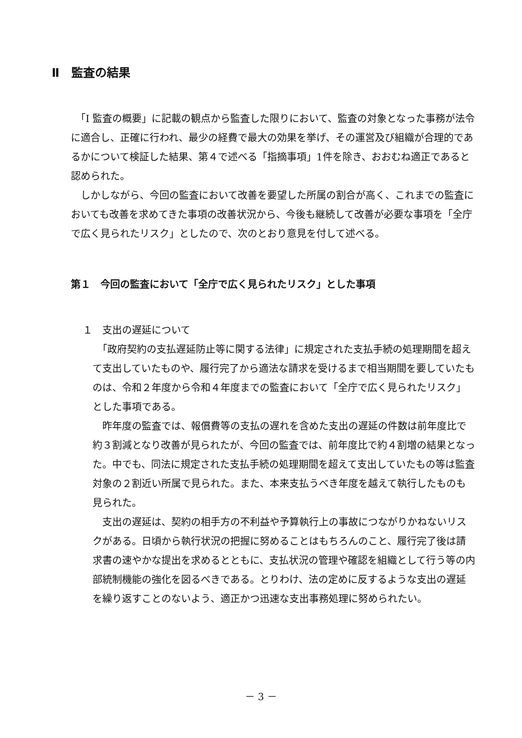Ⅱ　監査の結果
　「Ⅰ 監査の概要」に記載の観点から監査した限りにおいて、監査の対象となった事務が法令に適合し、正確に行われ、最少の経費で最大の効果を挙げ、その運営及び組織が合理的であるかについて検証した結果、第４で述べる「指摘事項」1件を除き、おおむね適正であると認められた。
　しかしながら、今回の監査において改善を要望した所属の割合が高く、これまでの監査においても改善を求めてきた事項の改善状況から、今後も継続して改善が必要な事項を「全庁で広く見られたリスク」としたので、次のとおり意見を付して述べる。
第１　今回の監査において「全庁で広く見られたリスク」とした事項
１　支出の遅延について
　「政府契約の支払遅延防止等に関する法律」に規定された支払手続の処理期間を超えて支出していたものや、履行完了から適法な請求を受けるまで相当期間を要していたものは、令和２年度から令和４年度までの監査において「全庁で広く見られたリスク」とした事項である。
　昨年度の監査では、報償費等の支払の遅れを含めた支出の遅延の件数は前年度比で約３割減となり改善が見られたが、今回の監査では、前年度比で約４割増の結果となった。中でも、同法に規定された支払手続の処理期間を超えて支出していたもの等は監査対象の２割近い所属で見られた。また、本来支払うべき年度を越えて執行したものも見られた。
　支出の遅延は、契約の相手方の不利益や予算執行上の事故につながりかねないリスクがある。日頃から執行状況の把握に努めることはもちろんのこと、履行完了後は請求書の速やかな提出を求めるとともに、支払状況の管理や確認を組織として行う等の内部統制機能の強化を図るべきである。とりわけ、法の定めに反するような支出の遅延を繰り返すことのないよう、適正かつ迅速な支出事務処理に努められたい。
－ 3 －